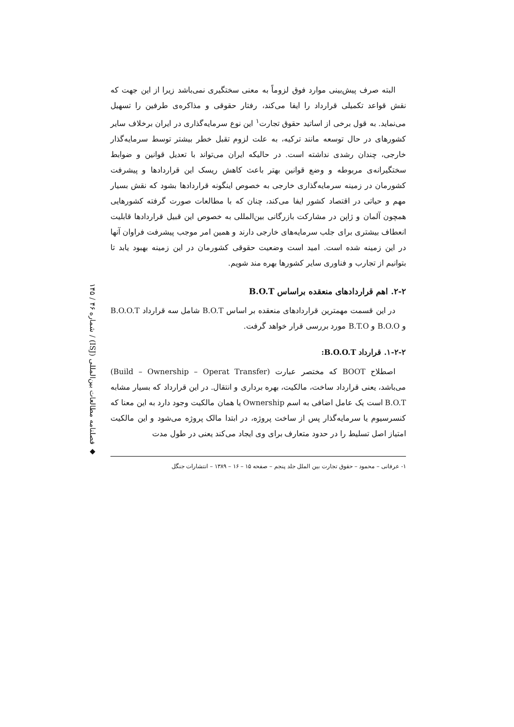◆ فصلنامه مطالعات بین‌المللی (ISJ) / شماره ۴۶ / ۱۴۵
البته صرف پیش‌بینی موارد فوق لزوماً به معنی سختگیری نمی‌باشد زیرا از این جهت که نقش قواعد تکمیلی قرارداد را ایفا می‌کند، رفتار حقوقی و مذاکره‌ی طرفین را تسهیل می‌نماید. به قول برخی از اساتید حقوق تجارت<sup>۱</sup> این نوع سرمایه‌گذاری در ایران برخلاف سایر کشورهای در حال توسعه مانند ترکیه، به علت لزوم تقبل خطر بیشتر توسط سرمایه‌گذار خارجی، چندان رشدی نداشته است. در حالیکه ایران می‌تواند با تعدیل قوانین و ضوابط سختگیرانه‌ی مربوطه و وضع قوانین بهتر باعث کاهش ریسک این قراردادها و پیشرفت کشورمان در زمینه سرمایه‌گذاری خارجی به خصوص اینگونه قراردادها بشود که نقش بسیار مهم و حیاتی در اقتصاد کشور ایفا می‌کند، چنان که با مطالعات صورت گرفته کشورهایی همچون آلمان و ژاپن در مشارکت بازرگانی بین‌المللی به خصوص این قبیل قراردادها قابلیت انعطاف بیشتری برای جلب سرمایه‌های خارجی دارند و همین امر موجب پیشرفت فراوان آنها در این زمینه شده است. امید است وضعیت حقوقی کشورمان در این زمینه بهبود یابد تا بتوانیم از تجارب و فناوری سایر کشورها بهره مند شویم.
۲-۲. اهم قراردادهای منعقده براساس B.O.T
در این قسمت مهمترین قراردادهای منعقده بر اساس B.O.T شامل سه قرارداد B.O.O.T و B.O.O و B.T.O مورد بررسی قرار خواهد گرفت.
۱-۲-۲. قرارداد B.O.O.T:
اصطلاح BOOT که مختصر عبارت (Build – Ownership – Operat Transfer) می‌باشد، یعنی قرارداد ساخت، مالکیت، بهره برداری و انتقال. در این قرارداد که بسیار مشابه B.O.T است یک عامل اضافی به اسم Ownership یا همان مالکیت وجود دارد به این معنا که کنسرسیوم یا سرمایه‌گذار پس از ساخت پروژه، در ابتدا مالک پروژه می‌شود و این مالکیت امتیاز اصل تسلیط را در حدود متعارف برای وی ایجاد می‌کند یعنی در طول مدت
۱- عرفانی – محمود – حقوق تجارت بین الملل جلد پنجم – صفحه ۱۵ – ۱۶ – ۱۳۸۹ – انتشارات جنگل